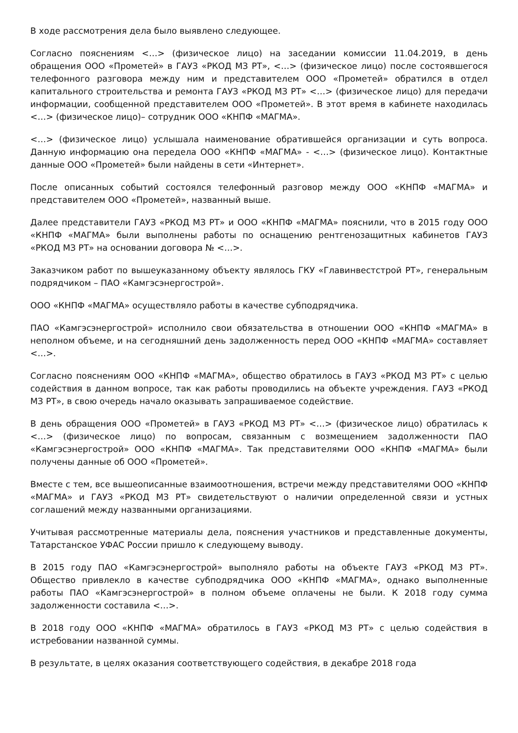В ходе рассмотрения дела было выявлено следующее.
Согласно пояснениям <…> (физическое лицо) на заседании комиссии 11.04.2019, в день обращения ООО «Прометей» в ГАУЗ «РКОД МЗ РТ», <…> (физическое лицо) после состоявшегося телефонного разговора между ним и представителем ООО «Прометей» обратился в отдел капитального строительства и ремонта ГАУЗ «РКОД МЗ РТ» <…> (физическое лицо) для передачи информации, сообщенной представителем ООО «Прометей». В этот время в кабинете находилась <…> (физическое лицо)– сотрудник ООО «КНПФ «МАГМА».
<…> (физическое лицо) услышала наименование обратившейся организации и суть вопроса. Данную информацию она передела ООО «КНПФ «МАГМА» - <…> (физическое лицо). Контактные данные ООО «Прометей» были найдены в сети «Интернет».
После описанных событий состоялся телефонный разговор между ООО «КНПФ «МАГМА» и представителем ООО «Прометей», названный выше.
Далее представители ГАУЗ «РКОД МЗ РТ» и ООО «КНПФ «МАГМА» пояснили, что в 2015 году ООО «КНПФ «МАГМА» были выполнены работы по оснащению рентгенозащитных кабинетов ГАУЗ «РКОД МЗ РТ» на основании договора № <…>.
Заказчиком работ по вышеуказанному объекту являлось ГКУ «Главинвестстрой РТ», генеральным подрядчиком – ПАО «Камгэсэнергострой».
ООО «КНПФ «МАГМА» осуществляло работы в качестве субподрядчика.
ПАО «Камгэсэнергострой» исполнило свои обязательства в отношении ООО «КНПФ «МАГМА» в неполном объеме, и на сегодняшний день задолженность перед ООО «КНПФ «МАГМА» составляет <…>.
Согласно пояснениям ООО «КНПФ «МАГМА», общество обратилось в ГАУЗ «РКОД МЗ РТ» с целью содействия в данном вопросе, так как работы проводились на объекте учреждения. ГАУЗ «РКОД МЗ РТ», в свою очередь начало оказывать запрашиваемое содействие.
В день обращения ООО «Прометей» в ГАУЗ «РКОД МЗ РТ» <…> (физическое лицо) обратилась к <…> (физическое лицо) по вопросам, связанным с возмещением задолженности ПАО «Камгэсэнергострой» ООО «КНПФ «МАГМА». Так представителями ООО «КНПФ «МАГМА» были получены данные об ООО «Прометей».
Вместе с тем, все вышеописанные взаимоотношения, встречи между представителями ООО «КНПФ «МАГМА» и ГАУЗ «РКОД МЗ РТ» свидетельствуют о наличии определенной связи и устных соглашений между названными организациями.
Учитывая рассмотренные материалы дела, пояснения участников и представленные документы, Татарстанское УФАС России пришло к следующему выводу.
В 2015 году ПАО «Камгэсэнергострой» выполняло работы на объекте ГАУЗ «РКОД МЗ РТ». Общество привлекло в качестве субподрядчика ООО «КНПФ «МАГМА», однако выполненные работы ПАО «Камгэсэнергострой» в полном объеме оплачены не были. К 2018 году сумма задолженности составила <…>.
В 2018 году ООО «КНПФ «МАГМА» обратилось в ГАУЗ «РКОД МЗ РТ» с целью содействия в истребовании названной суммы.
В результате, в целях оказания соответствующего содействия, в декабре 2018 года